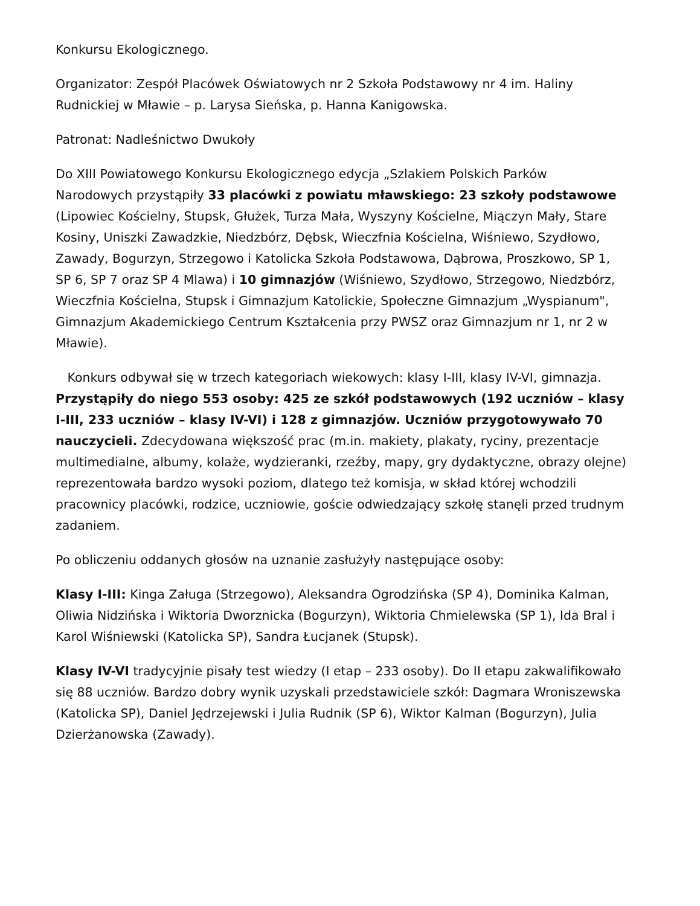Konkursu Ekologicznego.
Organizator: Zespół Placówek Oświatowych nr 2 Szkoła Podstawowy nr 4 im. Haliny Rudnickiej w Mławie – p. Larysa Sieńska, p. Hanna Kanigowska.
Patronat: Nadleśnictwo Dwukoły
Do XIII Powiatowego Konkursu Ekologicznego edycja „Szlakiem Polskich Parków Narodowych przystąpiły 33 placówki z powiatu mławskiego: 23 szkoły podstawowe (Lipowiec Kościelny, Stupsk, Głużek, Turza Mała, Wyszyny Kościelne, Miączyn Mały, Stare Kosiny, Uniszki Zawadzkie, Niedzbórz, Dębsk, Wieczfnia Kościelna, Wiśniewo, Szydłowo, Zawady, Bogurzyn, Strzegowo i Katolicka Szkoła Podstawowa, Dąbrowa, Proszkowo, SP 1, SP 6, SP 7 oraz SP 4 Mlawa) i 10 gimnazjów (Wiśniewo, Szydłowo, Strzegowo, Niedzbórz, Wieczfnia Kościelna, Stupsk i Gimnazjum Katolickie, Społeczne Gimnazjum „Wyspianum", Gimnazjum Akademickiego Centrum Kształcenia przy PWSZ oraz Gimnazjum nr 1, nr 2 w Mławie).
Konkurs odbywał się w trzech kategoriach wiekowych: klasy I-III, klasy IV-VI, gimnazja. Przystąpiły do niego 553 osoby: 425 ze szkół podstawowych (192 uczniów – klasy I-III, 233 uczniów – klasy IV-VI) i 128 z gimnazjów. Uczniów przygotowywało 70 nauczycieli. Zdecydowana większość prac (m.in. makiety, plakaty, ryciny, prezentacje multimedialne, albumy, kolaże, wydzieranki, rzeźby, mapy, gry dydaktyczne, obrazy olejne) reprezentowała bardzo wysoki poziom, dlatego też komisja, w skład której wchodzili pracownicy placówki, rodzice, uczniowie, goście odwiedzający szkołę stanęli przed trudnym zadaniem.
Po obliczeniu oddanych głosów na uznanie zasłużyły następujące osoby:
Klasy I-III: Kinga Załuga (Strzegowo), Aleksandra Ogrodzińska (SP 4), Dominika Kalman, Oliwia Nidzińska i Wiktoria Dworznicka (Bogurzyn), Wiktoria Chmielewska (SP 1), Ida Bral i Karol Wiśniewski (Katolicka SP), Sandra Łucjanek (Stupsk).
Klasy IV-VI tradycyjnie pisały test wiedzy (I etap – 233 osoby). Do II etapu zakwalifikowało się 88 uczniów. Bardzo dobry wynik uzyskali przedstawiciele szkół: Dagmara Wroniszewska (Katolicka SP), Daniel Jędrzejewski i Julia Rudnik (SP 6), Wiktor Kalman (Bogurzyn), Julia Dzierżanowska (Zawady).